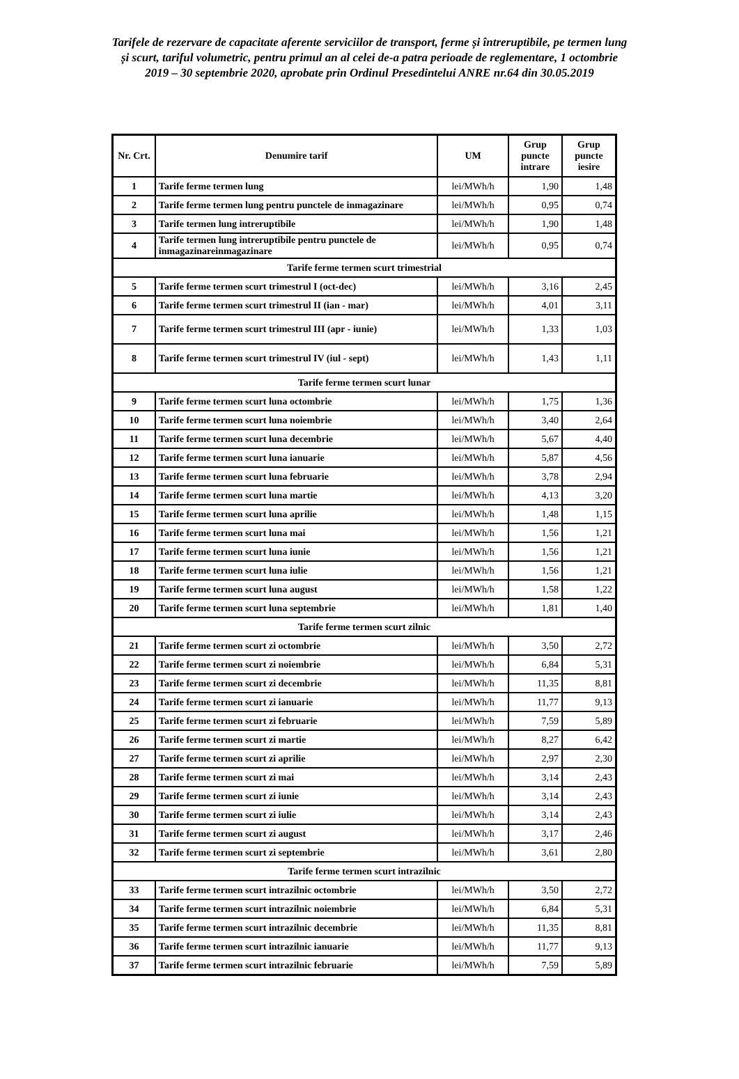Tarifele de rezervare de capacitate aferente serviciilor de transport, ferme și întreruptibile, pe termen lung și scurt, tariful volumetric, pentru primul an al celei de-a patra perioade de reglementare, 1 octombrie 2019 – 30 septembrie 2020, aprobate prin Ordinul Presedintelui ANRE nr.64 din 30.05.2019
| Nr. Crt. | Denumire tarif | UM | Grup puncte intrare | Grup puncte iesire |
| --- | --- | --- | --- | --- |
| 1 | Tarife ferme termen lung | lei/MWh/h | 1,90 | 1,48 |
| 2 | Tarife ferme termen lung pentru punctele de inmagazinare | lei/MWh/h | 0,95 | 0,74 |
| 3 | Tarife termen lung intreruptibile | lei/MWh/h | 1,90 | 1,48 |
| 4 | Tarife termen lung intreruptibile pentru punctele de inmagazinareinmagazinare | lei/MWh/h | 0,95 | 0,74 |
| Tarife ferme termen scurt trimestrial | | | | |
| 5 | Tarife ferme termen scurt trimestrul I (oct-dec) | lei/MWh/h | 3,16 | 2,45 |
| 6 | Tarife ferme termen scurt trimestrul II (ian - mar) | lei/MWh/h | 4,01 | 3,11 |
| 7 | Tarife ferme termen scurt trimestrul III (apr - iunie) | lei/MWh/h | 1,33 | 1,03 |
| 8 | Tarife ferme termen scurt trimestrul IV (iul - sept) | lei/MWh/h | 1,43 | 1,11 |
| Tarife ferme termen scurt lunar | | | | |
| 9 | Tarife ferme termen scurt luna octombrie | lei/MWh/h | 1,75 | 1,36 |
| 10 | Tarife ferme termen scurt luna noiembrie | lei/MWh/h | 3,40 | 2,64 |
| 11 | Tarife ferme termen scurt luna decembrie | lei/MWh/h | 5,67 | 4,40 |
| 12 | Tarife ferme termen scurt luna ianuarie | lei/MWh/h | 5,87 | 4,56 |
| 13 | Tarife ferme termen scurt luna februarie | lei/MWh/h | 3,78 | 2,94 |
| 14 | Tarife ferme termen scurt luna martie | lei/MWh/h | 4,13 | 3,20 |
| 15 | Tarife ferme termen scurt luna aprilie | lei/MWh/h | 1,48 | 1,15 |
| 16 | Tarife ferme termen scurt luna mai | lei/MWh/h | 1,56 | 1,21 |
| 17 | Tarife ferme termen scurt luna iunie | lei/MWh/h | 1,56 | 1,21 |
| 18 | Tarife ferme termen scurt luna iulie | lei/MWh/h | 1,56 | 1,21 |
| 19 | Tarife ferme termen scurt luna august | lei/MWh/h | 1,58 | 1,22 |
| 20 | Tarife ferme termen scurt luna septembrie | lei/MWh/h | 1,81 | 1,40 |
| Tarife ferme termen scurt zilnic | | | | |
| 21 | Tarife ferme termen scurt zi octombrie | lei/MWh/h | 3,50 | 2,72 |
| 22 | Tarife ferme termen scurt zi noiembrie | lei/MWh/h | 6,84 | 5,31 |
| 23 | Tarife ferme termen scurt zi decembrie | lei/MWh/h | 11,35 | 8,81 |
| 24 | Tarife ferme termen scurt zi ianuarie | lei/MWh/h | 11,77 | 9,13 |
| 25 | Tarife ferme termen scurt zi februarie | lei/MWh/h | 7,59 | 5,89 |
| 26 | Tarife ferme termen scurt zi martie | lei/MWh/h | 8,27 | 6,42 |
| 27 | Tarife ferme termen scurt zi aprilie | lei/MWh/h | 2,97 | 2,30 |
| 28 | Tarife ferme termen scurt zi mai | lei/MWh/h | 3,14 | 2,43 |
| 29 | Tarife ferme termen scurt zi iunie | lei/MWh/h | 3,14 | 2,43 |
| 30 | Tarife ferme termen scurt zi iulie | lei/MWh/h | 3,14 | 2,43 |
| 31 | Tarife ferme termen scurt zi august | lei/MWh/h | 3,17 | 2,46 |
| 32 | Tarife ferme termen scurt zi septembrie | lei/MWh/h | 3,61 | 2,80 |
| Tarife ferme termen scurt intrazilnic | | | | |
| 33 | Tarife ferme termen scurt intrazilnic octombrie | lei/MWh/h | 3,50 | 2,72 |
| 34 | Tarife ferme termen scurt intrazilnic noiembrie | lei/MWh/h | 6,84 | 5,31 |
| 35 | Tarife ferme termen scurt intrazilnic decembrie | lei/MWh/h | 11,35 | 8,81 |
| 36 | Tarife ferme termen scurt intrazilnic ianuarie | lei/MWh/h | 11,77 | 9,13 |
| 37 | Tarife ferme termen scurt intrazilnic februarie | lei/MWh/h | 7,59 | 5,89 |